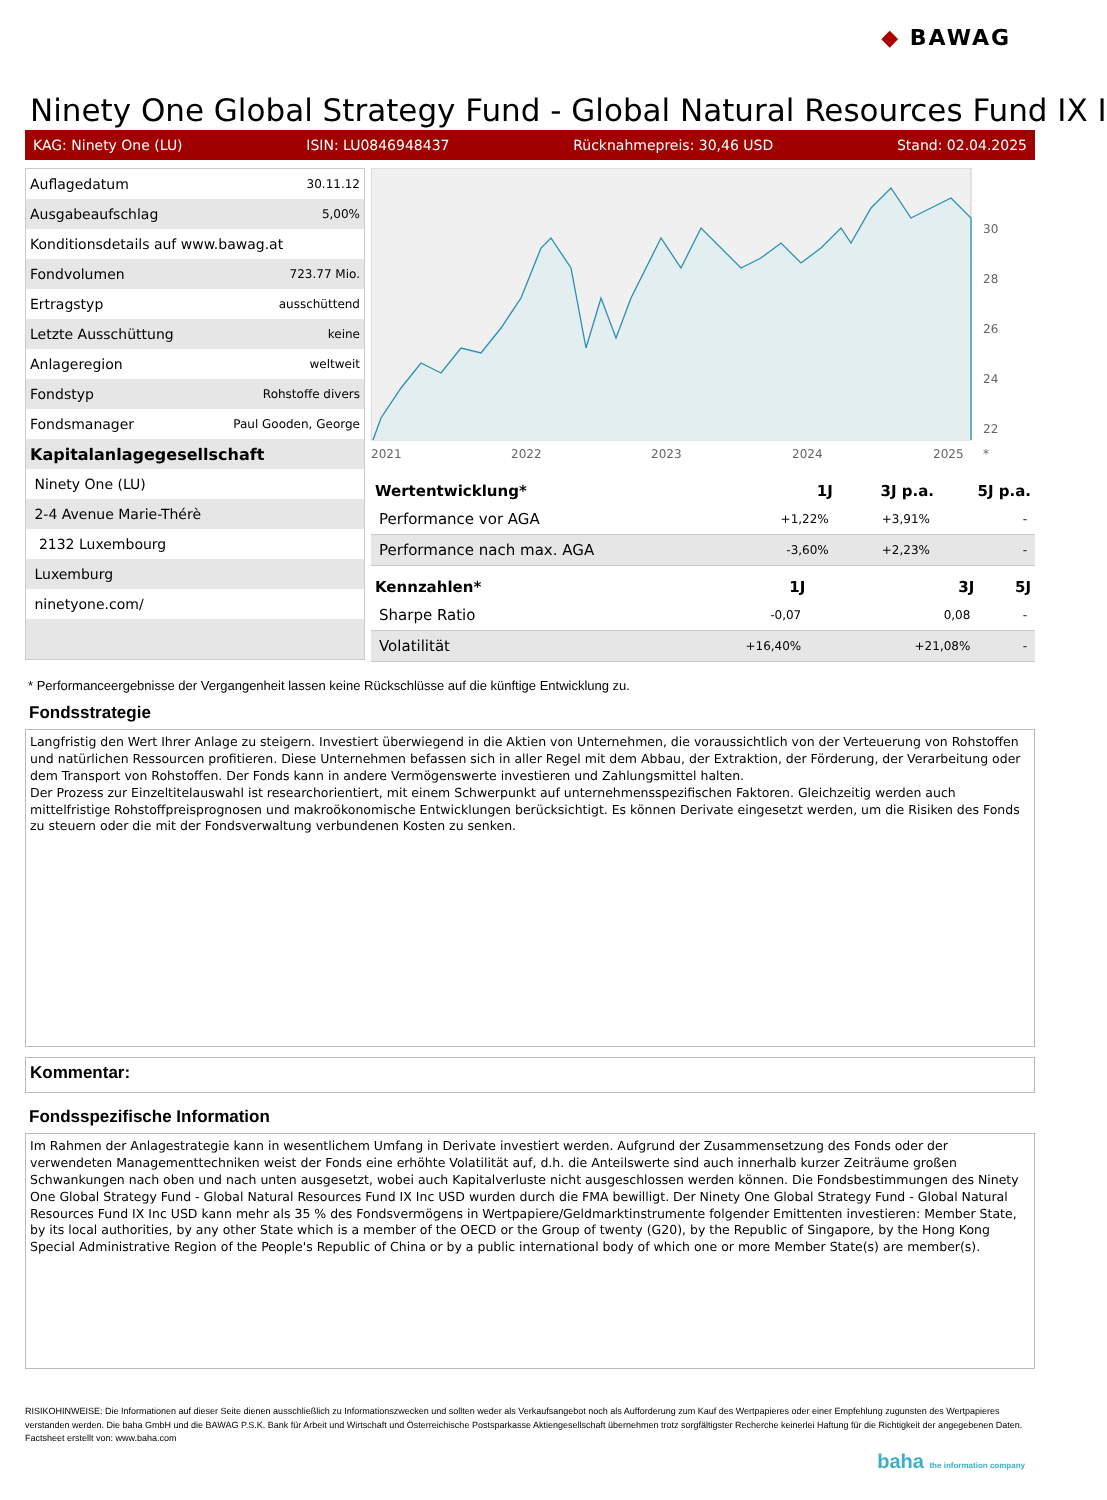◆ BAWAG
Ninety One Global Strategy Fund - Global Natural Resources Fund IX I
KAG: Ninety One (LU) ISIN: LU0846948437 Rücknahmepreis: 30,46 USD Stand: 02.04.2025
| Auflagedatum | 30.11.12 |
| Ausgabeaufschlag | 5,00% |
| Konditionsdetails auf www.bawag.at | |
| Fondvolumen | 723.77 Mio. |
| Ertragstyp | ausschüttend |
| Letzte Ausschüttung | keine |
| Anlageregion | weltweit |
| Fondstyp | Rohstoffe divers |
| Fondsmanager | Paul Gooden, George |
| Kapitalanlagegesellschaft | |
| Ninety One (LU) | |
| 2-4 Avenue Marie-Thérè | |
| 2132 Luxembourg | |
| Luxemburg | |
| ninetyone.com/ | |
30
28
26
24
22
2021
2022
2023
2024
2025
*
| Wertentwicklung* | 1J | 3J p.a. | 5J p.a. |
| --- | --- | --- | --- |
| Performance vor AGA | +1,22% | +3,91% | - |
| Performance nach max. AGA | -3,60% | +2,23% | - |
| Kennzahlen* | 1J | 3J | 5J |
| --- | --- | --- | --- |
| Sharpe Ratio | -0,07 | 0,08 | - |
| Volatilität | +16,40% | +21,08% | - |
* Performanceergebnisse der Vergangenheit lassen keine Rückschlüsse auf die künftige Entwicklung zu.
Fondsstrategie
Langfristig den Wert Ihrer Anlage zu steigern. Investiert überwiegend in die Aktien von Unternehmen, die voraussichtlich von der Verteuerung von Rohstoffen und natürlichen Ressourcen profitieren. Diese Unternehmen befassen sich in aller Regel mit dem Abbau, der Extraktion, der Förderung, der Verarbeitung oder dem Transport von Rohstoffen. Der Fonds kann in andere Vermögenswerte investieren und Zahlungsmittel halten.
Der Prozess zur Einzeltitelauswahl ist researchorientiert, mit einem Schwerpunkt auf unternehmensspezifischen Faktoren. Gleichzeitig werden auch mittelfristige Rohstoffpreisprognosen und makroökonomische Entwicklungen berücksichtigt. Es können Derivate eingesetzt werden, um die Risiken des Fonds zu steuern oder die mit der Fondsverwaltung verbundenen Kosten zu senken.
Kommentar:
Fondsspezifische Information
Im Rahmen der Anlagestrategie kann in wesentlichem Umfang in Derivate investiert werden. Aufgrund der Zusammensetzung des Fonds oder der verwendeten Managementtechniken weist der Fonds eine erhöhte Volatilität auf, d.h. die Anteilswerte sind auch innerhalb kurzer Zeiträume großen Schwankungen nach oben und nach unten ausgesetzt, wobei auch Kapitalverluste nicht ausgeschlossen werden können. Die Fondsbestimmungen des Ninety One Global Strategy Fund - Global Natural Resources Fund IX Inc USD wurden durch die FMA bewilligt. Der Ninety One Global Strategy Fund - Global Natural Resources Fund IX Inc USD kann mehr als 35 % des Fondsvermögens in Wertpapiere/Geldmarktinstrumente folgender Emittenten investieren: Member State, by its local authorities, by any other State which is a member of the OECD or the Group of twenty (G20), by the Republic of Singapore, by the Hong Kong Special Administrative Region of the People's Republic of China or by a public international body of which one or more Member State(s) are member(s).
RISIKOHINWEISE: Die Informationen auf dieser Seite dienen ausschließlich zu Informationszwecken und sollten weder als Verkaufsangebot noch als Aufforderung zum Kauf des Wertpapieres oder einer Empfehlung zugunsten des Wertpapieres verstanden werden. Die baha GmbH und die BAWAG P.S.K. Bank für Arbeit und Wirtschaft und Österreichische Postsparkasse Aktiengesellschaft übernehmen trotz sorgfältigster Recherche keinerlei Haftung für die Richtigkeit der angegebenen Daten.
Factsheet erstellt von: www.baha.com
baha the information company